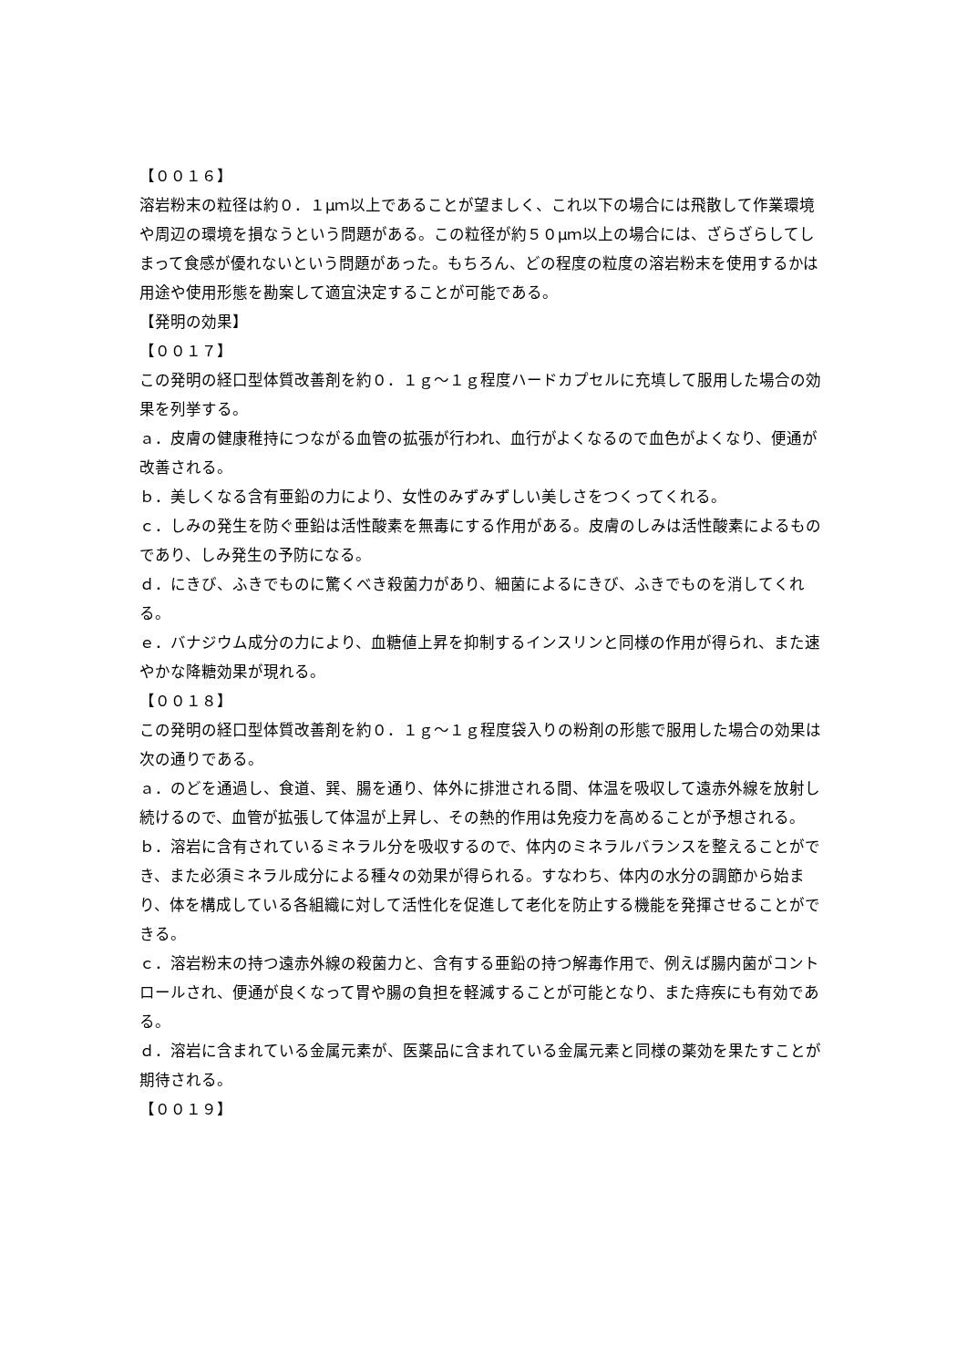【００１６】
溶岩粉末の粒径は約０．１μｍ以上であることが望ましく、これ以下の場合には飛散して作業環境や周辺の環境を損なうという問題がある。この粒径が約５０μｍ以上の場合には、ざらざらしてしまって食感が優れないという問題があった。もちろん、どの程度の粒度の溶岩粉末を使用するかは用途や使用形態を勘案して適宜決定することが可能である。
【発明の効果】
【００１７】
この発明の経口型体質改善剤を約０．１ｇ～１ｇ程度ハードカプセルに充填して服用した場合の効果を列挙する。
ａ．皮膚の健康稚持につながる血管の拡張が行われ、血行がよくなるので血色がよくなり、便通が改善される。
ｂ．美しくなる含有亜鉛の力により、女性のみずみずしい美しさをつくってくれる。
ｃ．しみの発生を防ぐ亜鉛は活性酸素を無毒にする作用がある。皮膚のしみは活性酸素によるものであり、しみ発生の予防になる。
ｄ．にきび、ふきでものに驚くべき殺菌力があり、細菌によるにきび、ふきでものを消してくれる。
ｅ．バナジウム成分の力により、血糖値上昇を抑制するインスリンと同様の作用が得られ、また速やかな降糖効果が現れる。
【００１８】
この発明の経口型体質改善剤を約０．１ｇ～１ｇ程度袋入りの粉剤の形態で服用した場合の効果は次の通りである。
ａ．のどを通過し、食道、巽、腸を通り、体外に排泄される間、体温を吸収して遠赤外線を放射し続けるので、血管が拡張して体温が上昇し、その熱的作用は免疫力を高めることが予想される。
ｂ．溶岩に含有されているミネラル分を吸収するので、体内のミネラルバランスを整えることができ、また必須ミネラル成分による種々の効果が得られる。すなわち、体内の水分の調節から始まり、体を構成している各組織に対して活性化を促進して老化を防止する機能を発揮させることができる。
ｃ．溶岩粉末の持つ遠赤外線の殺菌力と、含有する亜鉛の持つ解毒作用で、例えば腸内菌がコントロールされ、便通が良くなって胃や腸の負担を軽減することが可能となり、また痔疾にも有効である。
ｄ．溶岩に含まれている金属元素が、医薬品に含まれている金属元素と同様の薬効を果たすことが期待される。
【００１９】